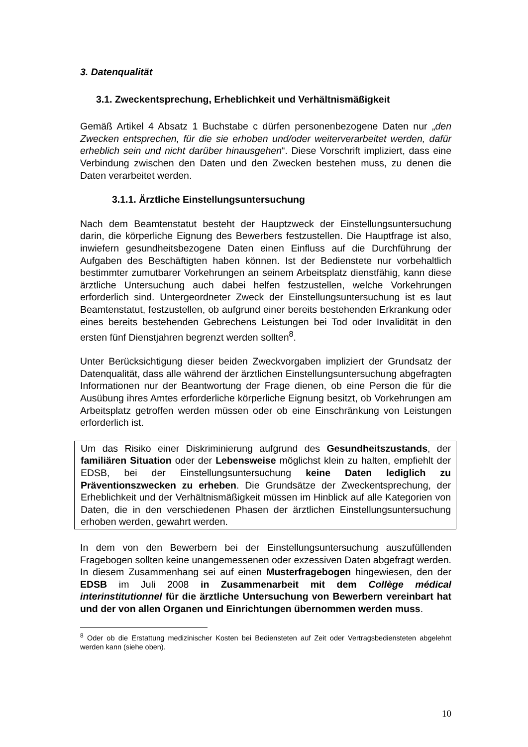3. Datenqualität
3.1. Zweckentsprechung, Erheblichkeit und Verhältnismäßigkeit
Gemäß Artikel 4 Absatz 1 Buchstabe c dürfen personenbezogene Daten nur „den Zwecken entsprechen, für die sie erhoben und/oder weiterverarbeitet werden, dafür erheblich sein und nicht darüber hinausgehen“. Diese Vorschrift impliziert, dass eine Verbindung zwischen den Daten und den Zwecken bestehen muss, zu denen die Daten verarbeitet werden.
3.1.1. Ärztliche Einstellungsuntersuchung
Nach dem Beamtenstatut besteht der Hauptzweck der Einstellungsuntersuchung darin, die körperliche Eignung des Bewerbers festzustellen. Die Hauptfrage ist also, inwiefern gesundheitsbezogene Daten einen Einfluss auf die Durchführung der Aufgaben des Beschäftigten haben können. Ist der Bedienstete nur vorbehaltlich bestimmter zumutbarer Vorkehrungen an seinem Arbeitsplatz dienstfähig, kann diese ärztliche Untersuchung auch dabei helfen festzustellen, welche Vorkehrungen erforderlich sind. Untergeordneter Zweck der Einstellungsuntersuchung ist es laut Beamtenstatut, festzustellen, ob aufgrund einer bereits bestehenden Erkrankung oder eines bereits bestehenden Gebrechens Leistungen bei Tod oder Invalidität in den ersten fünf Dienstjahren begrenzt werden sollten<sup>8</sup>.
Unter Berücksichtigung dieser beiden Zweckvorgaben impliziert der Grundsatz der Datenqualität, dass alle während der ärztlichen Einstellungsuntersuchung abgefragten Informationen nur der Beantwortung der Frage dienen, ob eine Person die für die Ausübung ihres Amtes erforderliche körperliche Eignung besitzt, ob Vorkehrungen am Arbeitsplatz getroffen werden müssen oder ob eine Einschränkung von Leistungen erforderlich ist.
Um das Risiko einer Diskriminierung aufgrund des Gesundheitszustands, der familiären Situation oder der Lebensweise möglichst klein zu halten, empfiehlt der EDSB, bei der Einstellungsuntersuchung keine Daten lediglich zu Präventionszwecken zu erheben. Die Grundsätze der Zweckentsprechung, der Erheblichkeit und der Verhältnismäßigkeit müssen im Hinblick auf alle Kategorien von Daten, die in den verschiedenen Phasen der ärztlichen Einstellungsuntersuchung erhoben werden, gewahrt werden.
In dem von den Bewerbern bei der Einstellungsuntersuchung auszufüllenden Fragebogen sollten keine unangemessenen oder exzessiven Daten abgefragt werden. In diesem Zusammenhang sei auf einen Musterfragebogen hingewiesen, den der EDSB im Juli 2008 in Zusammenarbeit mit dem Collège médical interinstitutionnel für die ärztliche Untersuchung von Bewerbern vereinbart hat und der von allen Organen und Einrichtungen übernommen werden muss.
<sup>8</sup> Oder ob die Erstattung medizinischer Kosten bei Bediensteten auf Zeit oder Vertragsbediensteten abgelehnt werden kann (siehe oben).
10